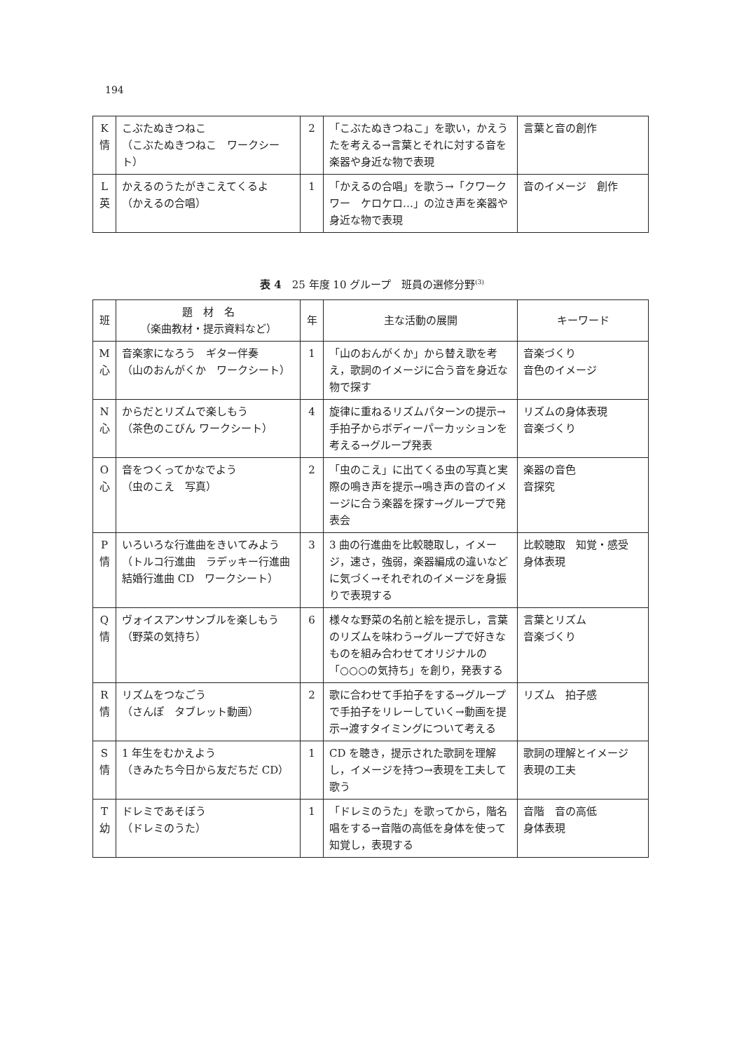194
| K 情 | こぶたぬきつねこ （こぶたぬきつねこ ワークシート） | 2 | 「こぶたぬきつねこ」を歌い，かえうたを考える→言葉とそれに対する音を楽器や身近な物で表現 | 言葉と音の創作 |
| L 英 | かえるのうたがきこえてくるよ （かえるの合唱） | 1 | 「かえるの合唱」を歌う→「クワークワー ケロケロ…」の泣き声を楽器や身近な物で表現 | 音のイメージ 創作 |
表 4　25 年度 10 グループ　班員の選修分野<sup>(3)</sup>
| 班 | 題 材 名 （楽曲教材・提示資料など） | 年 | 主な活動の展開 | キーワード |
| --- | --- | --- | --- | --- |
| M 心 | 音楽家になろう ギター伴奏 （山のおんがくか ワークシート） | 1 | 「山のおんがくか」から替え歌を考え，歌詞のイメージに合う音を身近な物で探す | 音楽づくり 音色のイメージ |
| N 心 | からだとリズムで楽しもう （茶色のこびん ワークシート） | 4 | 旋律に重ねるリズムパターンの提示→手拍子からボディーパーカッションを考える→グループ発表 | リズムの身体表現 音楽づくり |
| O 心 | 音をつくってかなでよう （虫のこえ 写真） | 2 | 「虫のこえ」に出てくる虫の写真と実際の鳴き声を提示→鳴き声の音のイメージに合う楽器を探す→グループで発表会 | 楽器の音色 音探究 |
| P 情 | いろいろな行進曲をきいてみよう（トルコ行進曲 ラデッキー行進曲 結婚行進曲 CD ワークシート） | 3 | 3 曲の行進曲を比較聴取し，イメージ，速さ，強弱，楽器編成の違いなどに気づく→それぞれのイメージを身振りで表現する | 比較聴取 知覚・感受 身体表現 |
| Q 情 | ヴォイスアンサンブルを楽しもう （野菜の気持ち） | 6 | 様々な野菜の名前と絵を提示し，言葉のリズムを味わう→グループで好きなものを組み合わせてオリジナルの「○○○の気持ち」を創り，発表する | 言葉とリズム 音楽づくり |
| R 情 | リズムをつなごう （さんぽ タブレット動画） | 2 | 歌に合わせて手拍子をする→グループで手拍子をリレーしていく→動画を提示→渡すタイミングについて考える | リズム 拍子感 |
| S 情 | 1 年生をむかえよう （きみたち今日から友だちだ CD） | 1 | CD を聴き，提示された歌詞を理解し，イメージを持つ→表現を工夫して歌う | 歌詞の理解とイメージ 表現の工夫 |
| T 幼 | ドレミであそぼう （ドレミのうた） | 1 | 「ドレミのうた」を歌ってから，階名唱をする→音階の高低を身体を使って知覚し，表現する | 音階 音の高低 身体表現 |